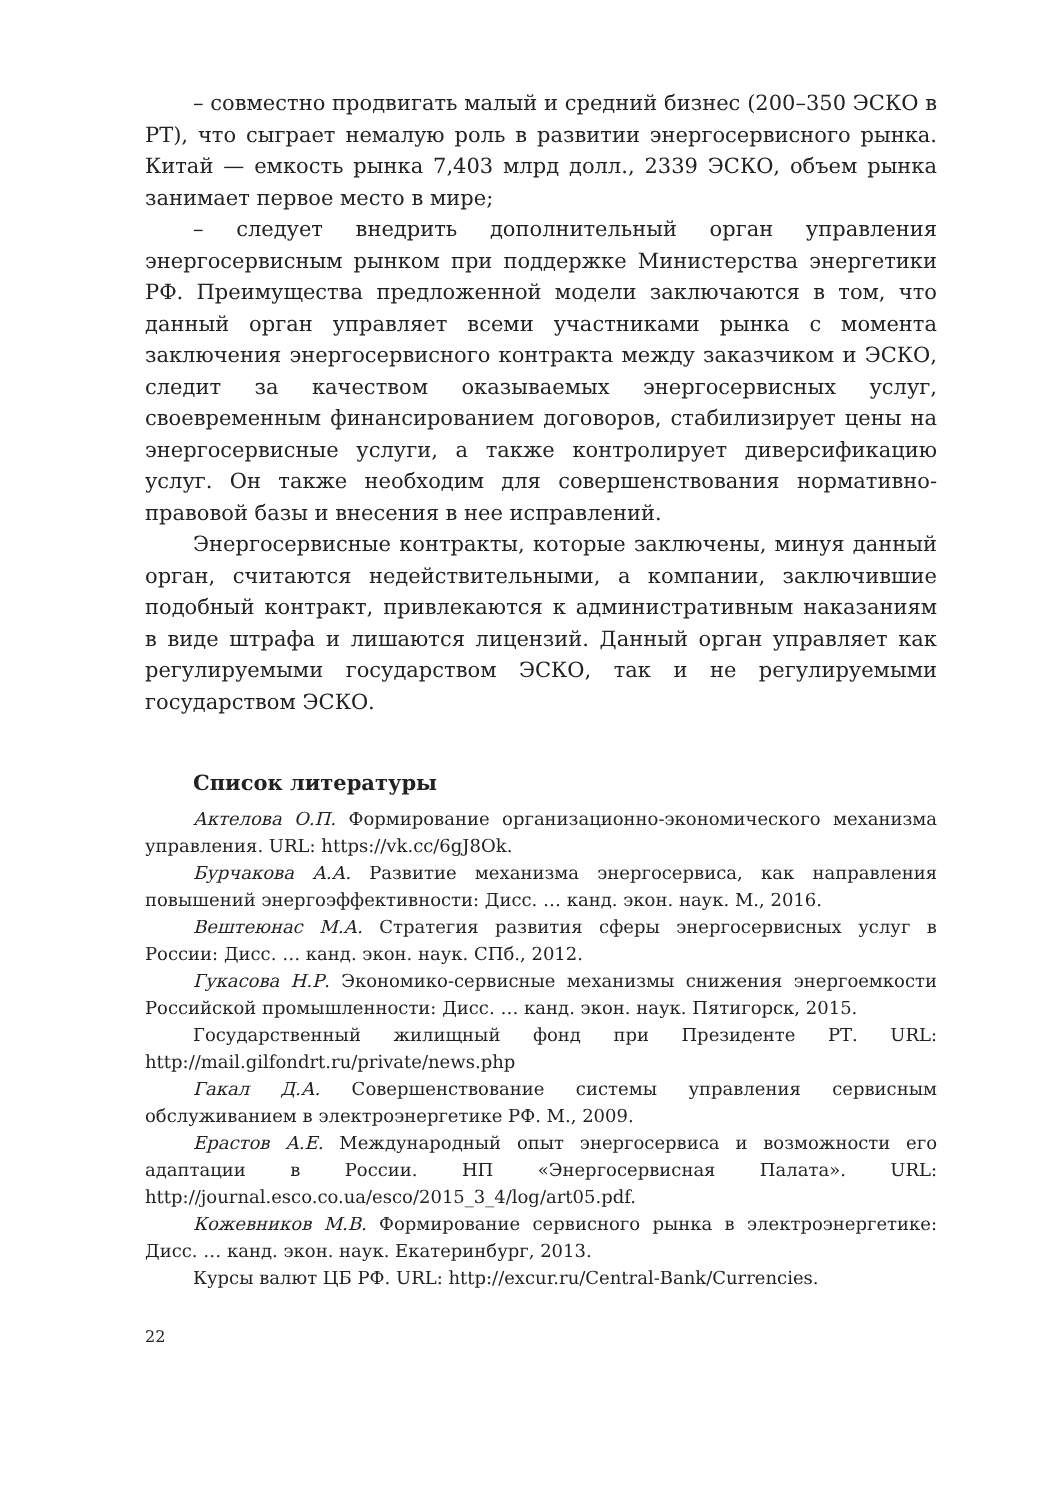– совместно продвигать малый и средний бизнес (200–350 ЭСКО в РТ), что сыграет немалую роль в развитии энергосервисного рынка. Китай — емкость рынка 7,403 млрд долл., 2339 ЭСКО, объем рынка занимает первое место в мире;
– следует внедрить дополнительный орган управления энергосервисным рынком при поддержке Министерства энергетики РФ. Преимущества предложенной модели заключаются в том, что данный орган управляет всеми участниками рынка с момента заключения энергосервисного контракта между заказчиком и ЭСКО, следит за качеством оказываемых энергосервисных услуг, своевременным финансированием договоров, стабилизирует цены на энергосервисные услуги, а также контролирует диверсификацию услуг. Он также необходим для совершенствования нормативно-правовой базы и внесения в нее исправлений.
Энергосервисные контракты, которые заключены, минуя данный орган, считаются недействительными, а компании, заключившие подобный контракт, привлекаются к административным наказаниям в виде штрафа и лишаются лицензий. Данный орган управляет как регулируемыми государством ЭСКО, так и не регулируемыми государством ЭСКО.
Список литературы
Актелова О.П. Формирование организационно-экономического механизма управления. URL: https://vk.cc/6gJ8Ok.
Бурчакова А.А. Развитие механизма энергосервиса, как направления повышений энергоэффективности: Дисс. … канд. экон. наук. М., 2016.
Вештеюнас М.А. Стратегия развития сферы энергосервисных услуг в России: Дисс. … канд. экон. наук. СПб., 2012.
Гукасова Н.Р. Экономико-сервисные механизмы снижения энергоемкости Российской промышленности: Дисс. … канд. экон. наук. Пятигорск, 2015.
Государственный жилищный фонд при Президенте РТ. URL: http://mail.gilfondrt.ru/private/news.php
Гакал Д.А. Совершенствование системы управления сервисным обслуживанием в электроэнергетике РФ. М., 2009.
Ерастов А.Е. Международный опыт энергосервиса и возможности его адаптации в России. НП «Энергосервисная Палата». URL: http://journal.esco.co.ua/esco/2015_3_4/log/art05.pdf.
Кожевников М.В. Формирование сервисного рынка в электроэнергетике: Дисс. … канд. экон. наук. Екатеринбург, 2013.
Курсы валют ЦБ РФ. URL: http://excur.ru/Central-Bank/Currencies.
22